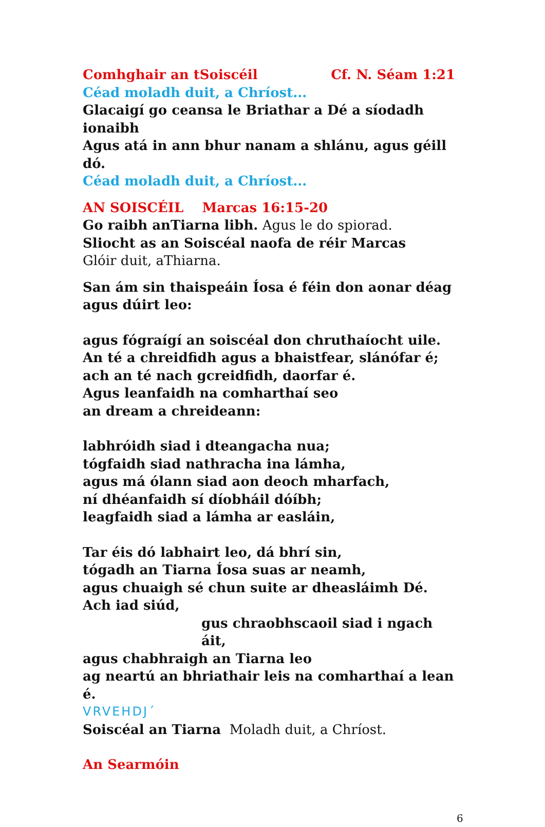Comhghair an tSoiscéil Cf. N. Séam 1:21
Céad moladh duit, a Chríost...
Glacaigí go ceansa le Briathar a Dé a síodadh ionaibh
Agus atá in ann bhur nanam a shlánu, agus géill dó.
Céad moladh duit, a Chríost...
AN SOISCÉIL Marcas 16:15-20
Go raibh anTiarna libh. Agus le do spiorad.
Sliocht as an Soiscéal naofa de réir Marcas
Glóir duit, aThiarna.
San ám sin thaispeáin Íosa é féin don aonar déag
agus dúirt leo:
agus fógraígí an soiscéal don chruthaíocht uile.
An té a chreidfidh agus a bhaistfear, slánófar é;
ach an té nach gcreidfidh, daorfar é.
Agus leanfaidh na comharthaí seo
an dream a chreideann:
labhróidh siad i dteangacha nua;
tógfaidh siad nathracha ina lámha,
agus má ólann siad aon deoch mharfach,
ní dhéanfaidh sí díobháil dóíbh;
leagfaidh siad a lámha ar easláin,
Tar éis dó labhairt leo, dá bhrí sin,
tógadh an Tiarna Íosa suas ar neamh,
agus chuaigh sé chun suite ar dheasláimh Dé.
Ach iad siúd,
gus chraobhscaoil siad i ngach áit,
agus chabhraigh an Tiarna leo
ag neartú an bhriathair leis na comharthaí a lean é.
VRVEHDJ´
Soiscéal an Tiarna Moladh duit, a Chríost.
An Searmóin
6